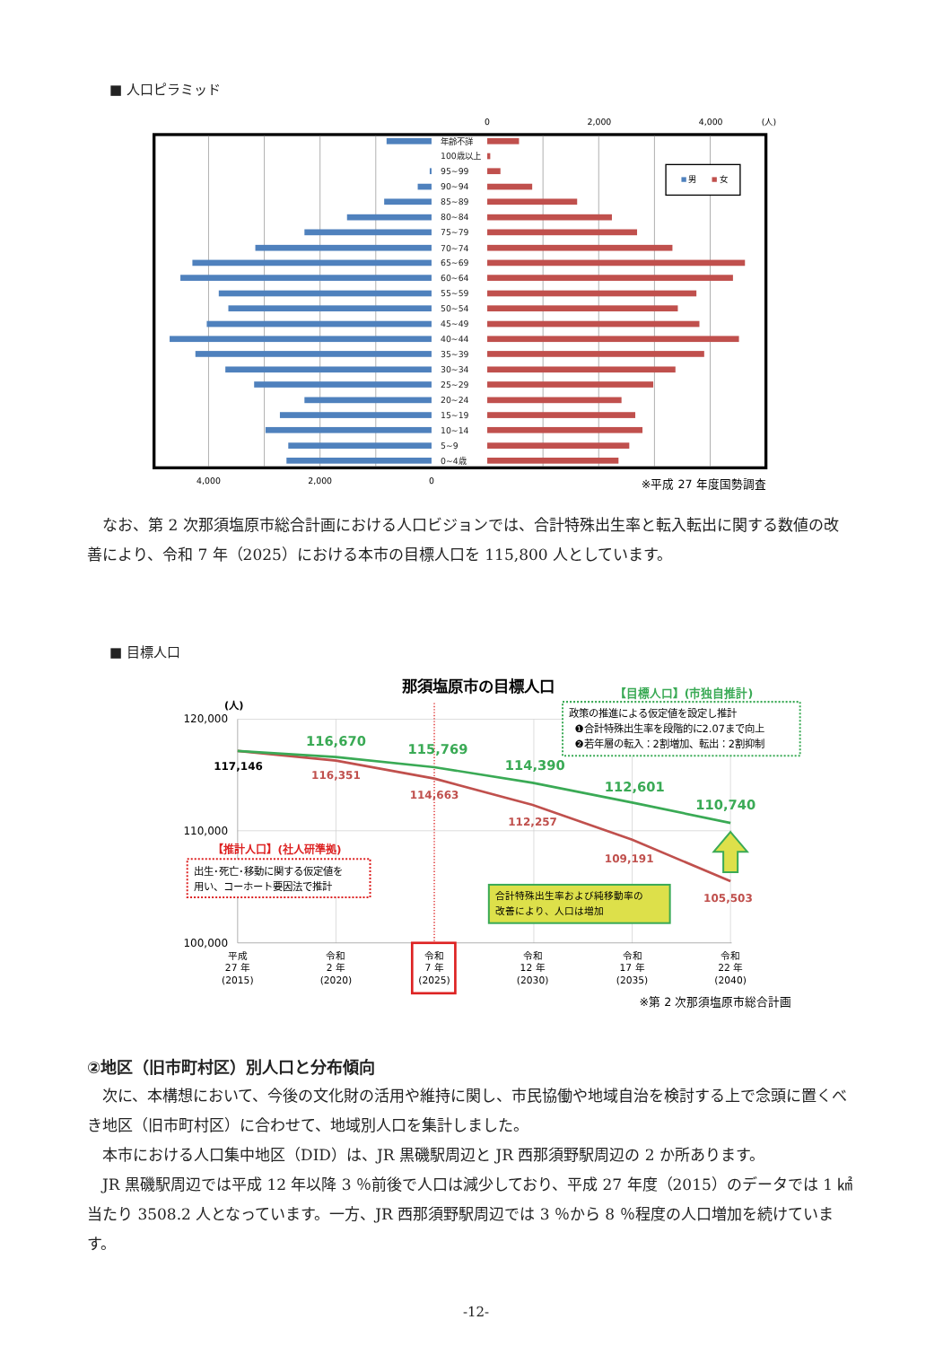■ 人口ピラミッド
0
2,000
4,000
(人)
年齢不詳
100歳以上
95~99
90~94
85~89
80~84
75~79
70~74
65~69
60~64
55~59
50~54
45~49
40~44
35~39
30~34
25~29
20~24
15~19
10~14
5~9
0~4歳
男
女
4,000
2,000
0
※平成 27 年度国勢調査
なお、第 2 次那須塩原市総合計画における人口ビジョンでは、合計特殊出生率と転入転出に関する数値の改善により、令和 7 年（2025）における本市の目標人口を 115,800 人としています。
■ 目標人口
那須塩原市の目標人口
【目標人口】(市独自推計)
(人)
120,000
110,000
100,000
117,146
116,670
115,769
114,390
112,601
110,740
116,351
114,663
112,257
109,191
105,503
政策の推進による仮定値を設定し推計
❶合計特殊出生率を段階的に2.07まで向上
❷若年層の転入：2割増加、転出：2割抑制
【推計人口】(社人研準拠)
出生･死亡･移動に関する仮定値を
用い、コーホート要因法で推計
合計特殊出生率および純移動率の
改善により、人口は増加
平成
27 年
(2015)
令和
2 年
(2020)
令和
7 年
(2025)
令和
12 年
(2030)
令和
17 年
(2035)
令和
22 年
(2040)
※第 2 次那須塩原市総合計画
②地区（旧市町村区）別人口と分布傾向
次に、本構想において、今後の文化財の活用や維持に関し、市民協働や地域自治を検討する上で念頭に置くべき地区（旧市町村区）に合わせて、地域別人口を集計しました。
本市における人口集中地区（DID）は、JR 黒磯駅周辺と JR 西那須野駅周辺の 2 か所あります。
JR 黒磯駅周辺では平成 12 年以降 3 ％前後で人口は減少しており、平成 27 年度（2015）のデータでは 1 ㎢当たり 3508.2 人となっています。一方、JR 西那須野駅周辺では 3 ％から 8 ％程度の人口増加を続けています。
-12-